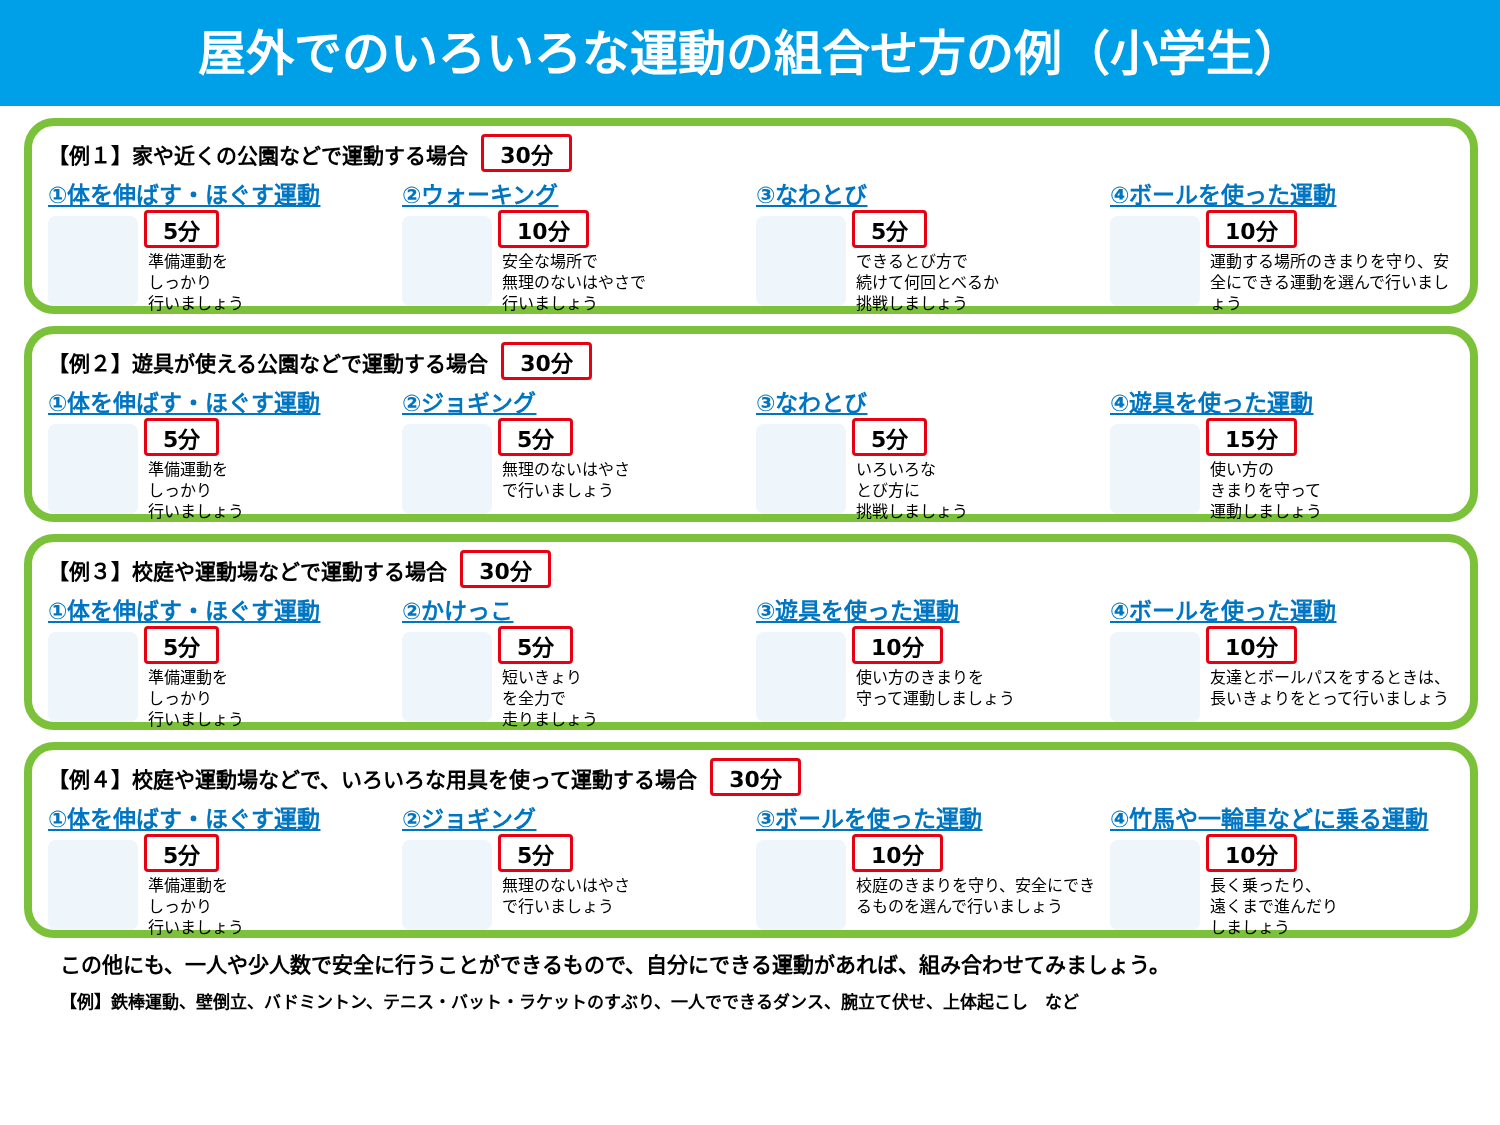屋外でのいろいろな運動の組合せ方の例（小学生）
【例１】家や近くの公園などで運動する場合 30分
①体を伸ばす・ほぐす運動
5分
準備運動を
しっかり
行いましょう
②ウォーキング
10分
安全な場所で
無理のないはやさで
行いましょう
③なわとび
5分
できるとび方で
続けて何回とべるか
挑戦しましょう
④ボールを使った運動
10分
運動する場所のきまりを守り、安全にできる運動を選んで行いましょう
【例２】遊具が使える公園などで運動する場合 30分
①体を伸ばす・ほぐす運動
5分
準備運動を
しっかり
行いましょう
②ジョギング
5分
無理のないはやさ
で行いましょう
③なわとび
5分
いろいろな
とび方に
挑戦しましょう
④遊具を使った運動
15分
使い方の
きまりを守って
運動しましょう
【例３】校庭や運動場などで運動する場合 30分
①体を伸ばす・ほぐす運動
5分
準備運動を
しっかり
行いましょう
②かけっこ
5分
短いきょり
を全力で
走りましょう
③遊具を使った運動
10分
使い方のきまりを
守って運動しましょう
④ボールを使った運動
10分
友達とボールパスをするときは、長いきょりをとって行いましょう
【例４】校庭や運動場などで、いろいろな用具を使って運動する場合 30分
①体を伸ばす・ほぐす運動
5分
準備運動を
しっかり
行いましょう
②ジョギング
5分
無理のないはやさ
で行いましょう
③ボールを使った運動
10分
校庭のきまりを守り、安全にできるものを選んで行いましょう
④竹馬や一輪車などに乗る運動
10分
長く乗ったり、
遠くまで進んだり
しましょう
この他にも、一人や少人数で安全に行うことができるもので、自分にできる運動があれば、組み合わせてみましょう。
【例】鉄棒運動、壁倒立、バドミントン、テニス・バット・ラケットのすぶり、一人でできるダンス、腕立て伏せ、上体起こし　など